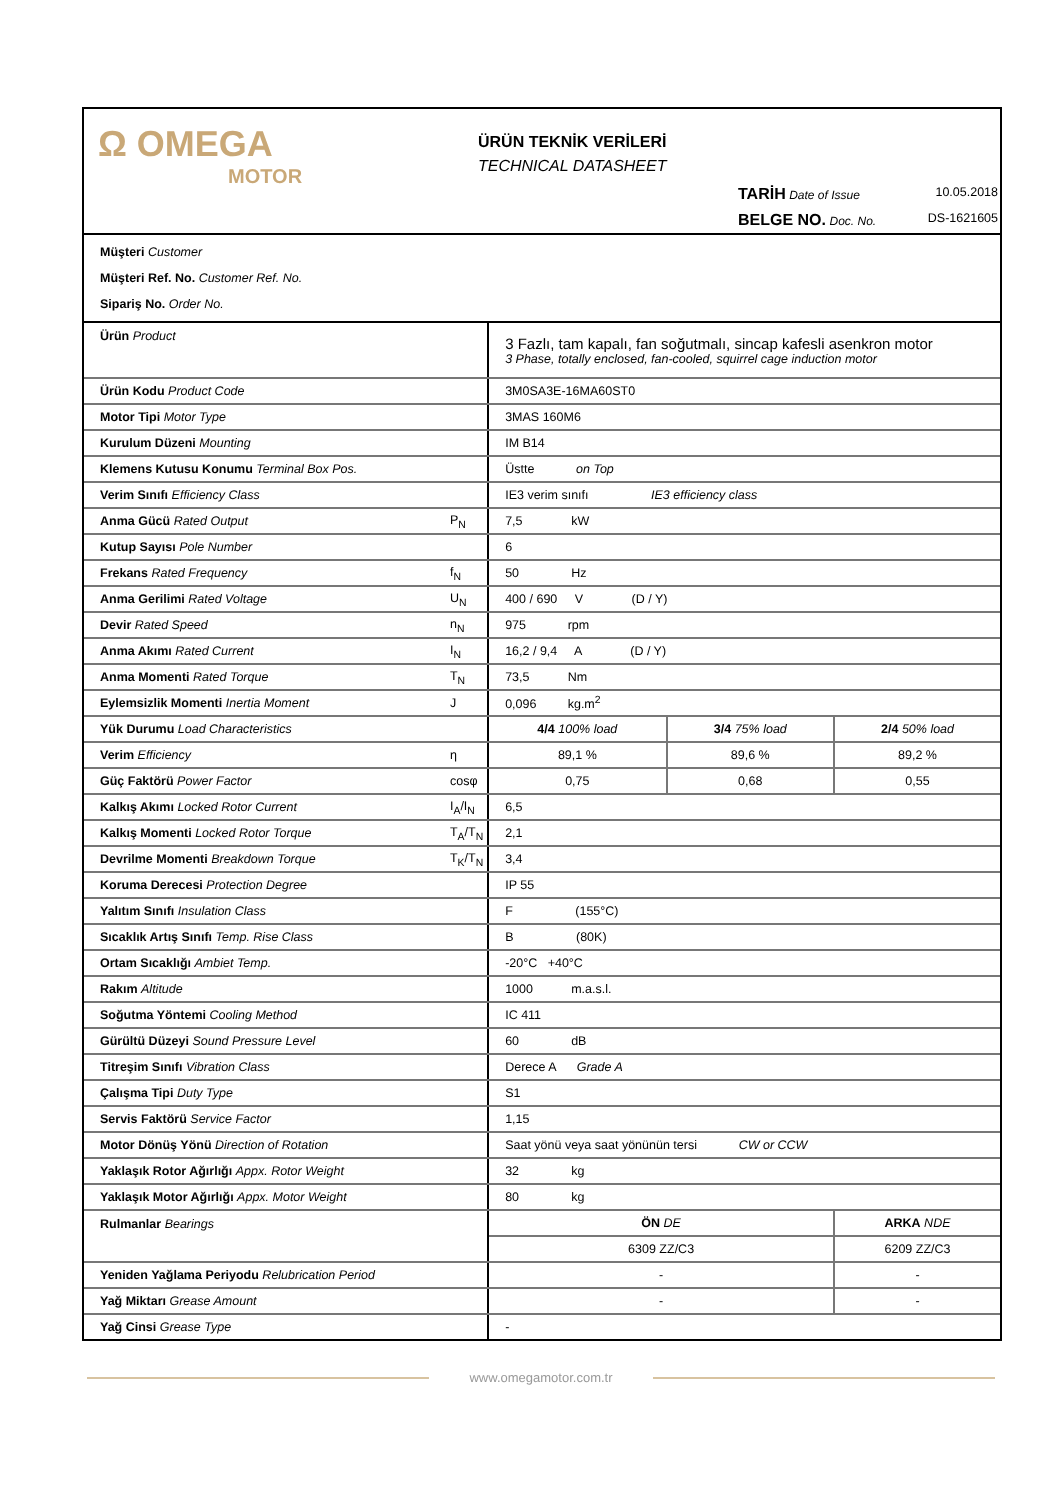Ω OMEGA
MOTOR
ÜRÜN TEKNİK VERİLERİ
TECHNICAL DATASHEET
TARİH Date of Issue 10.05.2018
BELGE NO. Doc. No. DS-1621605
Müşteri Customer
Müşteri Ref. No. Customer Ref. No.
Sipariş No. Order No.
| Ürün Product | | 3 Fazlı, tam kapalı, fan soğutmalı, sincap kafesli asenkron motor 3 Phase, totally enclosed, fan-cooled, squirrel cage induction motor | | |
| Ürün Kodu Product Code | | 3M0SA3E-16MA60ST0 | | |
| Motor Tipi Motor Type | | 3MAS 160M6 | | |
| Kurulum Düzeni Mounting | | IM B14 | | |
| Klemens Kutusu Konumu Terminal Box Pos. | | Üstte on Top | | |
| Verim Sınıfı Efficiency Class | | IE3 verim sınıfı IE3 efficiency class | | |
| Anma Gücü Rated Output | P<sub>N</sub> | 7,5 kW | | |
| Kutup Sayısı Pole Number | | 6 | | |
| Frekans Rated Frequency | f<sub>N</sub> | 50 Hz | | |
| Anma Gerilimi Rated Voltage | U<sub>N</sub> | 400 / 690 V (D / Y) | | |
| Devir Rated Speed | n<sub>N</sub> | 975 rpm | | |
| Anma Akımı Rated Current | I<sub>N</sub> | 16,2 / 9,4 A (D / Y) | | |
| Anma Momenti Rated Torque | T<sub>N</sub> | 73,5 Nm | | |
| Eylemsizlik Momenti Inertia Moment | J | 0,096 kg.m<sup>2</sup> | | |
| Yük Durumu Load Characteristics | | 4/4 100% load | 3/4 75% load | 2/4 50% load |
| Verim Efficiency | η | 89,1 % | 89,6 % | 89,2 % |
| Güç Faktörü Power Factor | cosφ | 0,75 | 0,68 | 0,55 |
| Kalkış Akımı Locked Rotor Current | I<sub>A</sub>/I<sub>N</sub> | 6,5 | | |
| Kalkış Momenti Locked Rotor Torque | T<sub>A</sub>/T<sub>N</sub> | 2,1 | | |
| Devrilme Momenti Breakdown Torque | T<sub>K</sub>/T<sub>N</sub> | 3,4 | | |
| Koruma Derecesi Protection Degree | | IP 55 | | |
| Yalıtım Sınıfı Insulation Class | | F (155°C) | | |
| Sıcaklık Artış Sınıfı Temp. Rise Class | | B (80K) | | |
| Ortam Sıcaklığı Ambiet Temp. | | -20°C +40°C | | |
| Rakım Altitude | | 1000 m.a.s.l. | | |
| Soğutma Yöntemi Cooling Method | | IC 411 | | |
| Gürültü Düzeyi Sound Pressure Level | | 60 dB | | |
| Titreşim Sınıfı Vibration Class | | Derece A Grade A | | |
| Çalışma Tipi Duty Type | | S1 | | |
| Servis Faktörü Service Factor | | 1,15 | | |
| Motor Dönüş Yönü Direction of Rotation | | Saat yönü veya saat yönünün tersi CW or CCW | | |
| Yaklaşık Rotor Ağırlığı Appx. Rotor Weight | | 32 kg | | |
| Yaklaşık Motor Ağırlığı Appx. Motor Weight | | 80 kg | | |
| Rulmanlar Bearings | | ÖN DE | | ARKA NDE |
| | | 6309 ZZ/C3 | | 6209 ZZ/C3 |
| Yeniden Yağlama Periyodu Relubrication Period | | - | | - |
| Yağ Miktarı Grease Amount | | - | | - |
| Yağ Cinsi Grease Type | | - | | |
www.omegamotor.com.tr